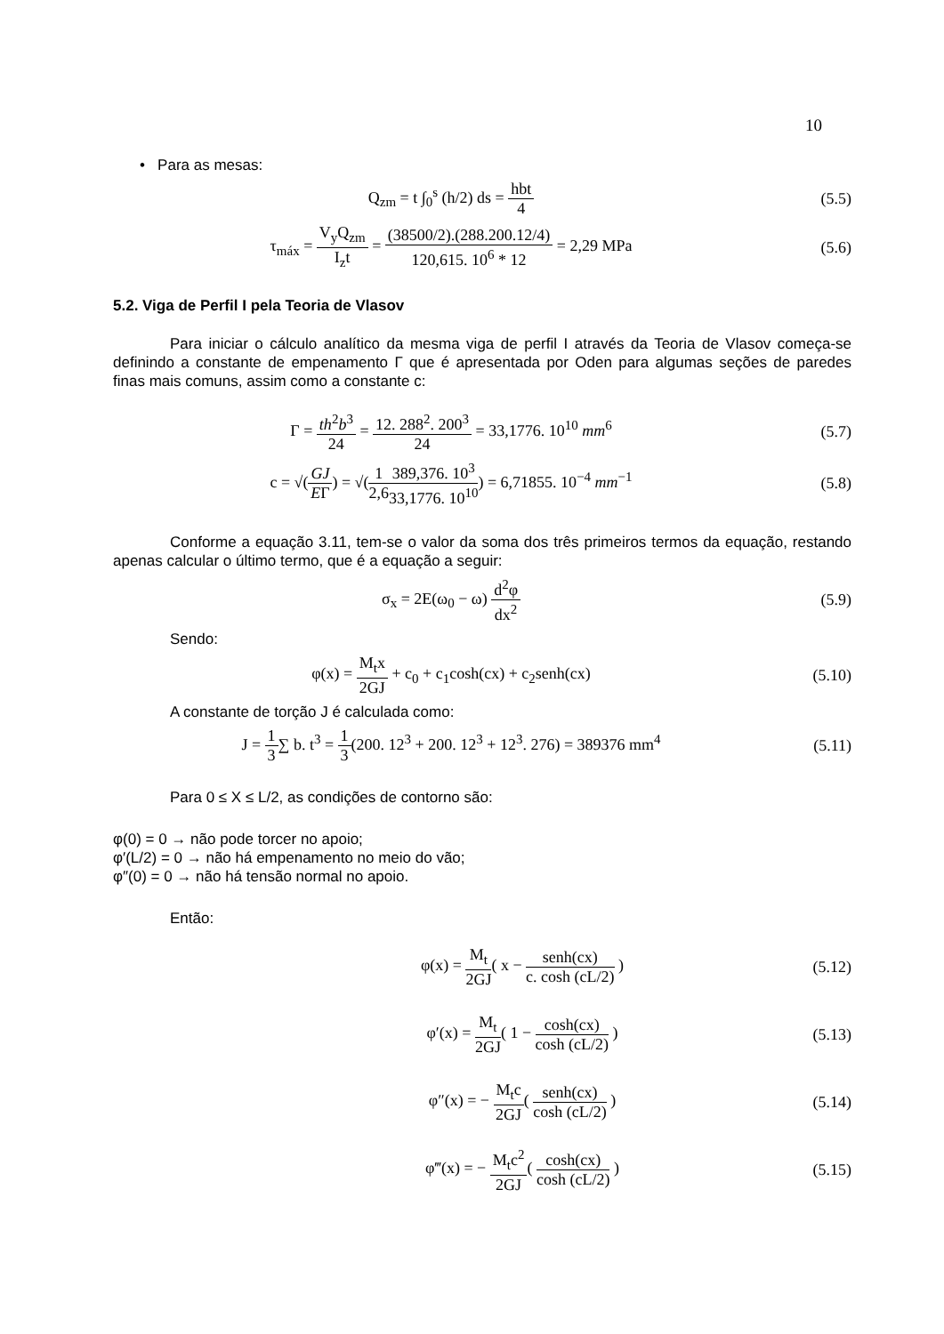10
• Para as mesas:
Q<sub>zm</sub> = t ∫<sub>0</sub><sup>s</sup> (h/2) ds = hbt 4 (5.5)
τ<sub>máx</sub> = V<sub>y</sub>Q<sub>zm</sub> I<sub>z</sub>t = (38500/2).(288.200.12/4) 120,615. 10<sup>6</sup> * 12 = 2,29 MPa
(5.6)
5.2. Viga de Perfil I pela Teoria de Vlasov
Para iniciar o cálculo analítico da mesma viga de perfil I através da Teoria de Vlasov começa-se definindo a constante de empenamento Γ que é apresentada por Oden para algumas seções de paredes finas mais comuns, assim como a constante c:
Γ = th<sup>2</sup>b<sup>3</sup> 24 = 12. 288<sup>2</sup>. 200<sup>3</sup> 24 = 33,1776. 10<sup>10</sup> mm<sup>6</sup>
(5.7)
c = √(GJ EΓ) = √(1 2,6389,376. 10<sup>3</sup> 33,1776. 10<sup>10</sup>) = 6,71855. 10<sup>−4</sup> mm<sup>−1</sup>
(5.8)
Conforme a equação 3.11, tem-se o valor da soma dos três primeiros termos da equação, restando apenas calcular o último termo, que é a equação a seguir:
σ<sub>x</sub> = 2E(ω<sub>0</sub> − ω) d<sup>2</sup>φ dx<sup>2</sup> (5.9)
Sendo:
φ(x) = M<sub>t</sub>x 2GJ + c<sub>0</sub> + c<sub>1</sub>cosh(cx) + c<sub>2</sub>senh(cx)
(5.10)
A constante de torção J é calculada como:
J = 1 3∑ b. t<sup>3</sup> = 1 3(200. 12<sup>3</sup> + 200. 12<sup>3</sup> + 12<sup>3</sup>. 276) = 389376 mm<sup>4</sup>
(5.11)
Para 0 ≤ X ≤ L/2, as condições de contorno são:
φ(0) = 0 → não pode torcer no apoio;
φ′(L/2) = 0 → não há empenamento no meio do vão;
φ″(0) = 0 → não há tensão normal no apoio.
Então:
φ(x) = M<sub>t</sub> 2GJ( x − senh(cx) c. cosh (cL/2) )
(5.12)
φ′(x) = M<sub>t</sub> 2GJ( 1 − cosh(cx) cosh (cL/2) )
(5.13)
φ″(x) = − M<sub>t</sub>c 2GJ( senh(cx) cosh (cL/2) )
(5.14)
φ‴(x) = − M<sub>t</sub>c<sup>2</sup> 2GJ( cosh(cx) cosh (cL/2) )
(5.15)